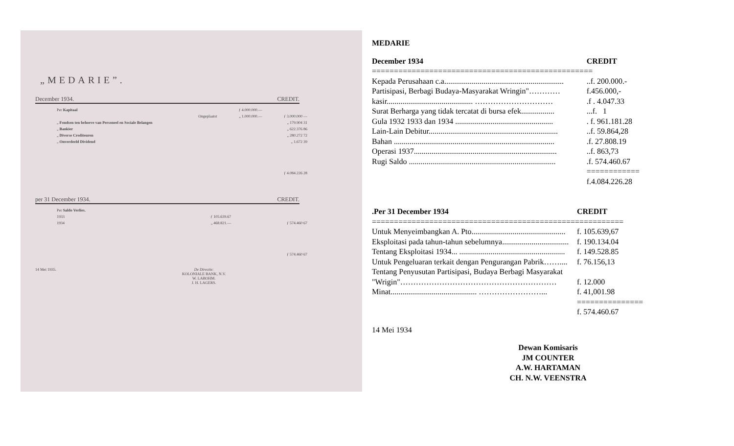„MEDARIE”.
December 1934. CREDIT.
| Per Kapitaal | ƒ 4.000.000.— | |
| Ongeplaatst | „ 1.000.000.— | ƒ 3.000.000 — |
| „ Fondsen ten behoeve van Personeel en Sociale Belangen | | „ 179.904 31 |
| „ Bankier | | „ 622.376 86 |
| „ Diverse Crediteuren | | „ 280.272 72 |
| „ Onverdeeld Dividend | | „ 1.672 39 |
| | | ƒ 4.084.226 28 |
per 31 December 1934. CREDIT.
| Per Saldo Verlies. | | |
| 1933 | ƒ 105.639.67 | |
| 1934 | „ 468.821.— | ƒ 574.460 67 |
| | | ƒ 574.460 67 |
14 Mei 1935. De Directie:
KOLONIALE BANK, N.V.
W. LABOHM.
J. H. LAGERS.
MEDARIE
| December 1934 | CREDIT |
| ================================================== | |
| Kepada Perusahaan c.a............................................................. | ..f. 200.000.- |
| Partisipasi, Berbagi Budaya-Masyarakat Wringin"………… | f.456.000,- |
| kasir............................................ ………………………… | .f . 4.047.33 |
| Surat Berharga yang tidak tercatat di bursa efek................. | ...f. 1 |
| Gula 1932 1933 dan 1934 .................................................. | . f. 961.181.28 |
| Lain-Lain Debitur.................................................................. | ..f. 59.864,28 |
| Bahan .................................................................................. | .f. 27.808.19 |
| Operasi 1937......................................................................... | ..f. 863,73 |
| Rugi Saldo ........................................................................... | .f. 574.460.67 |
| | ============ |
| | f.4.084.226.28 |
| .Per 31 December 1934 | CREDIT |
| ========================================================= | |
| Untuk Menyeimbangkan A. Pto................................................ | f. 105.639,67 |
| Eksploitasi pada tahun-tahun sebelumnya.................................. | f. 190.134.04 |
| Tentang Eksploitasi 1934... ...................................................... | f. 149.528.85 |
| Untuk Pengeluaran terkait dengan Pengurangan Pabrik…….... | f. 76.156,13 |
| Tentang Penyusutan Partisipasi, Budaya Berbagi Masyarakat "Wrigin"…………………………………………………… | f. 12.000 |
| Minat............................................ ……………………... | f. 41,001.98 |
| | =============== |
| | f. 574.460.67 |
14 Mei 1934
Dewan Komisaris
JM COUNTER
A.W. HARTAMAN
CH. N.W. VEENSTRA